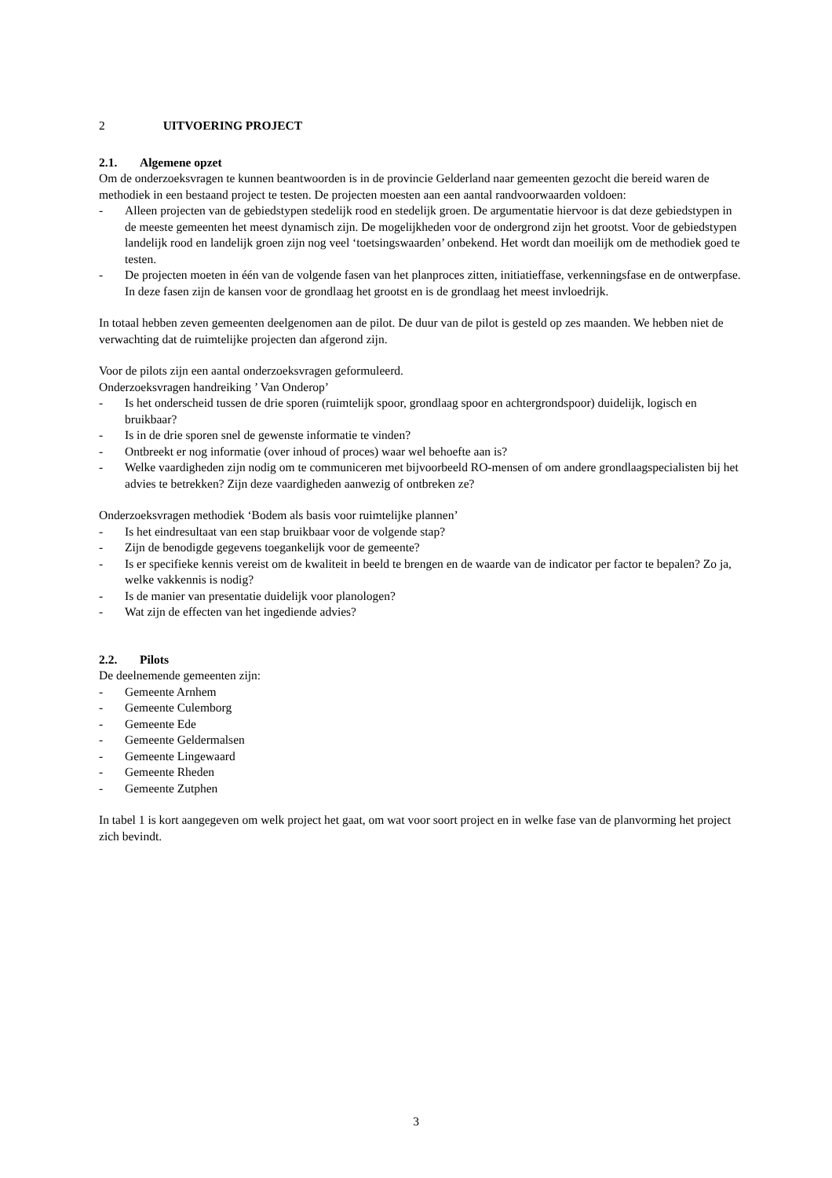2 UITVOERING PROJECT
2.1. Algemene opzet
Om de onderzoeksvragen te kunnen beantwoorden is in de provincie Gelderland naar gemeenten gezocht die bereid waren de methodiek in een bestaand project te testen. De projecten moesten aan een aantal randvoorwaarden voldoen:
- Alleen projecten van de gebiedstypen stedelijk rood en stedelijk groen. De argumentatie hiervoor is dat deze gebiedstypen in de meeste gemeenten het meest dynamisch zijn. De mogelijkheden voor de ondergrond zijn het grootst. Voor de gebiedstypen landelijk rood en landelijk groen zijn nog veel ‘toetsingswaarden’ onbekend. Het wordt dan moeilijk om de methodiek goed te testen.
- De projecten moeten in één van de volgende fasen van het planproces zitten, initiatieffase, verkenningsfase en de ontwerpfase. In deze fasen zijn de kansen voor de grondlaag het grootst en is de grondlaag het meest invloedrijk.
In totaal hebben zeven gemeenten deelgenomen aan de pilot. De duur van de pilot is gesteld op zes maanden. We hebben niet de verwachting dat de ruimtelijke projecten dan afgerond zijn.
Voor de pilots zijn een aantal onderzoeksvragen geformuleerd.
Onderzoeksvragen handreiking ’ Van Onderop’
- Is het onderscheid tussen de drie sporen (ruimtelijk spoor, grondlaag spoor en achtergrondspoor) duidelijk, logisch en bruikbaar?
- Is in de drie sporen snel de gewenste informatie te vinden?
- Ontbreekt er nog informatie (over inhoud of proces) waar wel behoefte aan is?
- Welke vaardigheden zijn nodig om te communiceren met bijvoorbeeld RO-mensen of om andere grondlaagspecialisten bij het advies te betrekken? Zijn deze vaardigheden aanwezig of ontbreken ze?
Onderzoeksvragen methodiek ‘Bodem als basis voor ruimtelijke plannen’
- Is het eindresultaat van een stap bruikbaar voor de volgende stap?
- Zijn de benodigde gegevens toegankelijk voor de gemeente?
- Is er specifieke kennis vereist om de kwaliteit in beeld te brengen en de waarde van de indicator per factor te bepalen? Zo ja, welke vakkennis is nodig?
- Is de manier van presentatie duidelijk voor planologen?
- Wat zijn de effecten van het ingediende advies?
2.2. Pilots
De deelnemende gemeenten zijn:
- Gemeente Arnhem
- Gemeente Culemborg
- Gemeente Ede
- Gemeente Geldermalsen
- Gemeente Lingewaard
- Gemeente Rheden
- Gemeente Zutphen
In tabel 1 is kort aangegeven om welk project het gaat, om wat voor soort project en in welke fase van de planvorming het project zich bevindt.
3